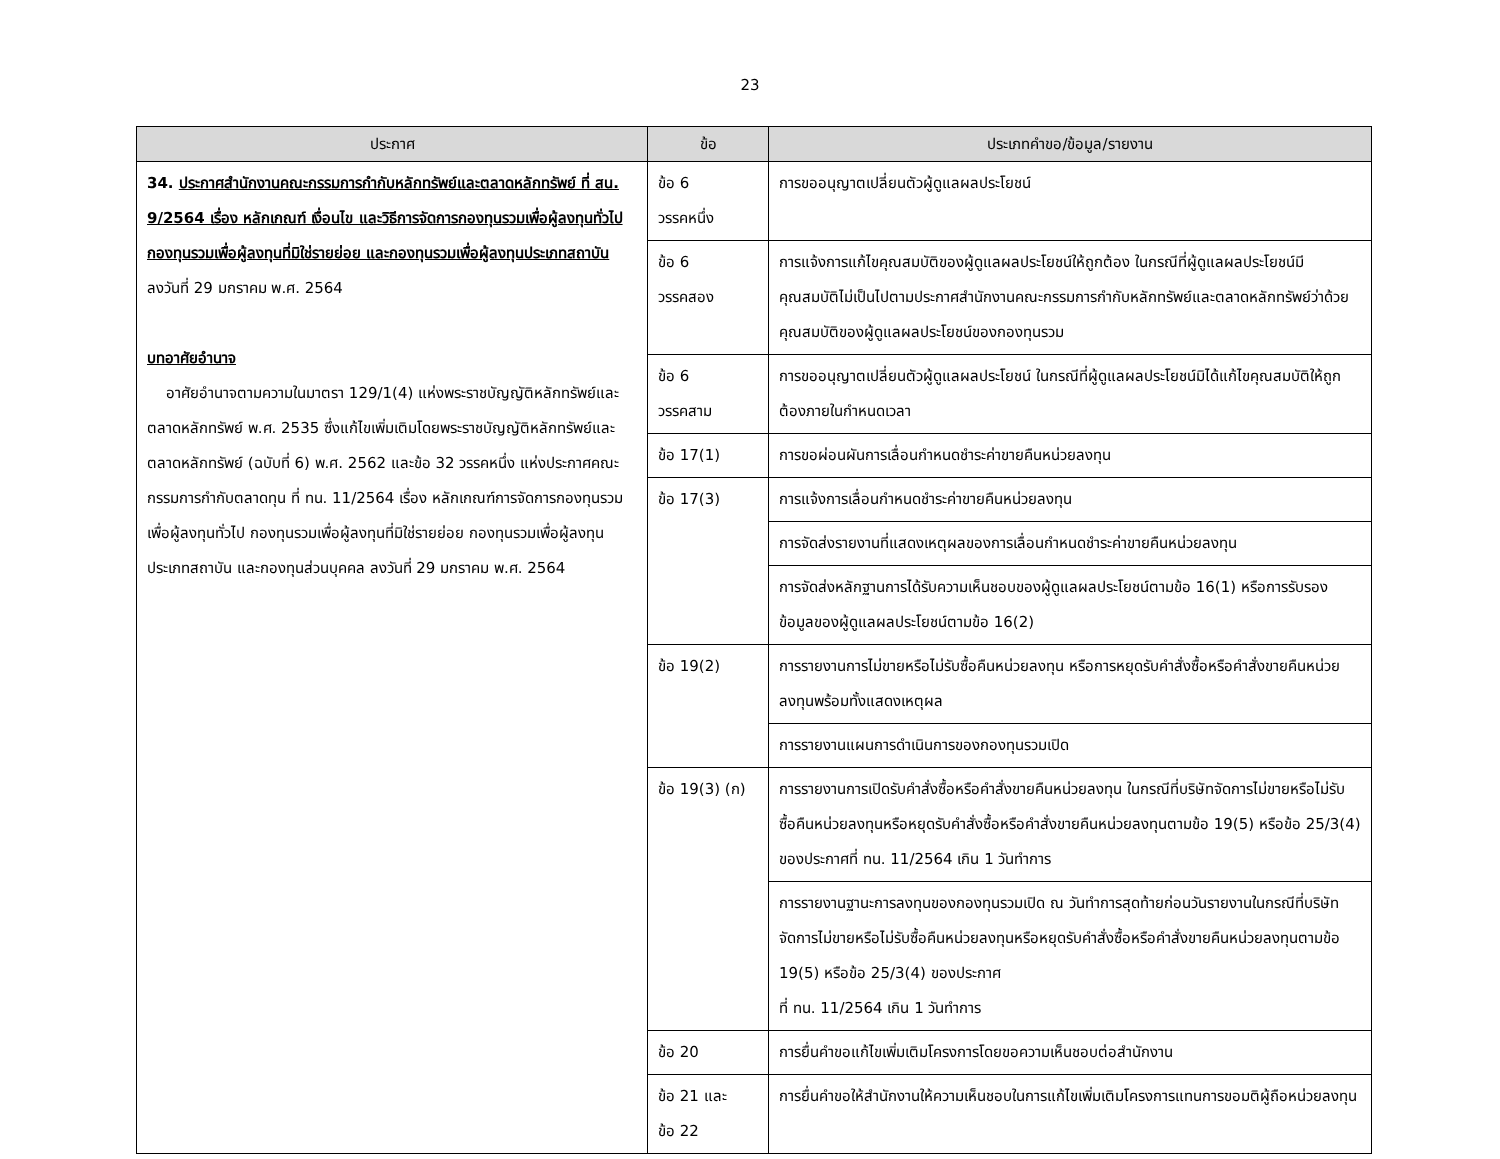23
| ประกาศ | ข้อ | ประเภทคำขอ/ข้อมูล/รายงาน |
| --- | --- | --- |
| 34. ประกาศสำนักงานคณะกรรมการกำกับหลักทรัพย์และตลาดหลักทรัพย์ ที่ สน. 9/2564 เรื่อง หลักเกณฑ์ เงื่อนไข และวิธีการจัดการกองทุนรวมเพื่อผู้ลงทุนทั่วไป กองทุนรวมเพื่อผู้ลงทุนที่มิใช่รายย่อย และกองทุนรวมเพื่อผู้ลงทุนประเภทสถาบัน ลงวันที่ 29 มกราคม พ.ศ. 2564 บทอาศัยอำนาจ อาศัยอำนาจตามความในมาตรา 129/1(4) แห่งพระราชบัญญัติหลักทรัพย์และตลาดหลักทรัพย์ พ.ศ. 2535 ซึ่งแก้ไขเพิ่มเติมโดยพระราชบัญญัติหลักทรัพย์และตลาดหลักทรัพย์ (ฉบับที่ 6) พ.ศ. 2562 และข้อ 32 วรรคหนึ่ง แห่งประกาศคณะกรรมการกำกับตลาดทุน ที่ ทน. 11/2564 เรื่อง หลักเกณฑ์การจัดการกองทุนรวมเพื่อผู้ลงทุนทั่วไป กองทุนรวมเพื่อผู้ลงทุนที่มิใช่รายย่อย กองทุนรวมเพื่อผู้ลงทุนประเภทสถาบัน และกองทุนส่วนบุคคล ลงวันที่ 29 มกราคม พ.ศ. 2564 | ข้อ 6 วรรคหนึ่ง | การขออนุญาตเปลี่ยนตัวผู้ดูแลผลประโยชน์ |
| | ข้อ 6 วรรคสอง | การแจ้งการแก้ไขคุณสมบัติของผู้ดูแลผลประโยชน์ให้ถูกต้อง ในกรณีที่ผู้ดูแลผลประโยชน์มีคุณสมบัติไม่เป็นไปตามประกาศสำนักงานคณะกรรมการกำกับหลักทรัพย์และตลาดหลักทรัพย์ว่าด้วยคุณสมบัติของผู้ดูแลผลประโยชน์ของกองทุนรวม |
| | ข้อ 6 วรรคสาม | การขออนุญาตเปลี่ยนตัวผู้ดูแลผลประโยชน์ ในกรณีที่ผู้ดูแลผลประโยชน์มิได้แก้ไขคุณสมบัติให้ถูกต้องภายในกำหนดเวลา |
| | ข้อ 17(1) | การขอผ่อนผันการเลื่อนกำหนดชำระค่าขายคืนหน่วยลงทุน |
| | ข้อ 17(3) | การแจ้งการเลื่อนกำหนดชำระค่าขายคืนหน่วยลงทุน |
| | | การจัดส่งรายงานที่แสดงเหตุผลของการเลื่อนกำหนดชำระค่าขายคืนหน่วยลงทุน |
| | | การจัดส่งหลักฐานการได้รับความเห็นชอบของผู้ดูแลผลประโยชน์ตามข้อ 16(1) หรือการรับรองข้อมูลของผู้ดูแลผลประโยชน์ตามข้อ 16(2) |
| | ข้อ 19(2) | การรายงานการไม่ขายหรือไม่รับซื้อคืนหน่วยลงทุน หรือการหยุดรับคำสั่งซื้อหรือคำสั่งขายคืนหน่วยลงทุนพร้อมทั้งแสดงเหตุผล |
| | | การรายงานแผนการดำเนินการของกองทุนรวมเปิด |
| | ข้อ 19(3) (ก) | การรายงานการเปิดรับคำสั่งซื้อหรือคำสั่งขายคืนหน่วยลงทุน ในกรณีที่บริษัทจัดการไม่ขายหรือไม่รับซื้อคืนหน่วยลงทุนหรือหยุดรับคำสั่งซื้อหรือคำสั่งขายคืนหน่วยลงทุนตามข้อ 19(5) หรือข้อ 25/3(4) ของประกาศที่ ทน. 11/2564 เกิน 1 วันทำการ |
| | | การรายงานฐานะการลงทุนของกองทุนรวมเปิด ณ วันทำการสุดท้ายก่อนวันรายงานในกรณีที่บริษัทจัดการไม่ขายหรือไม่รับซื้อคืนหน่วยลงทุนหรือหยุดรับคำสั่งซื้อหรือคำสั่งขายคืนหน่วยลงทุนตามข้อ 19(5) หรือข้อ 25/3(4) ของประกาศ ที่ ทน. 11/2564 เกิน 1 วันทำการ |
| | ข้อ 20 | การยื่นคำขอแก้ไขเพิ่มเติมโครงการโดยขอความเห็นชอบต่อสำนักงาน |
| | ข้อ 21 และ ข้อ 22 | การยื่นคำขอให้สำนักงานให้ความเห็นชอบในการแก้ไขเพิ่มเติมโครงการแทนการขอมติผู้ถือหน่วยลงทุน |